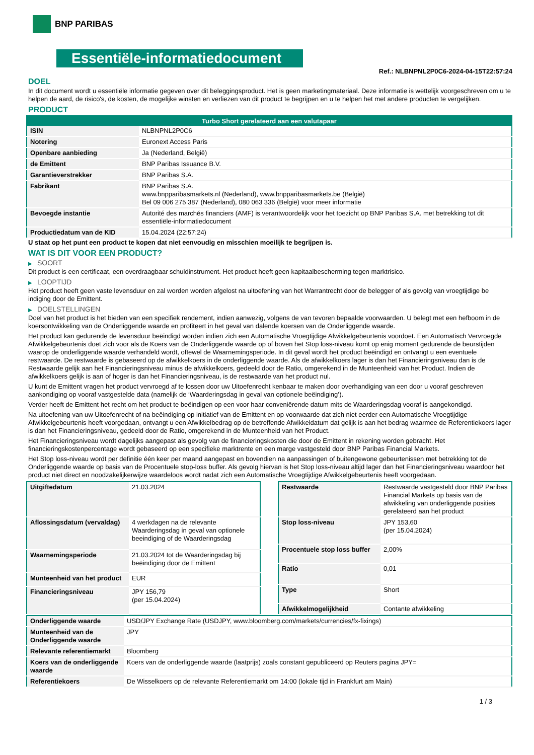BNP PARIBAS
Essentiële-informatiedocument
Ref.: NLBNPNL2P0C6-2024-04-15T22:57:24
DOEL
In dit document wordt u essentiële informatie gegeven over dit beleggingsproduct. Het is geen marketingmateriaal. Deze informatie is wettelijk voorgeschreven om u te helpen de aard, de risico's, de kosten, de mogelijke winsten en verliezen van dit product te begrijpen en u te helpen het met andere producten te vergelijken.
PRODUCT
| Turbo Short gerelateerd aan een valutapaar | |
| --- | --- |
| ISIN | NLBNPNL2P0C6 |
| Notering | Euronext Access Paris |
| Openbare aanbieding | Ja (Nederland, België) |
| de Emittent | BNP Paribas Issuance B.V. |
| Garantieverstrekker | BNP Paribas S.A. |
| Fabrikant | BNP Paribas S.A. www.bnpparibasmarkets.nl (Nederland), www.bnpparibasmarkets.be (België) Bel 09 006 275 387 (Nederland), 080 063 336 (België) voor meer informatie |
| Bevoegde instantie | Autorité des marchés financiers (AMF) is verantwoordelijk voor het toezicht op BNP Paribas S.A. met betrekking tot dit essentiële-informatiedocument |
| Productiedatum van de KID | 15.04.2024 (22:57:24) |
U staat op het punt een product te kopen dat niet eenvoudig en misschien moeilijk te begrijpen is.
WAT IS DIT VOOR EEN PRODUCT?
▶ SOORT
Dit product is een certificaat, een overdraagbaar schuldinstrument. Het product heeft geen kapitaalbescherming tegen marktrisico.
▶ LOOPTIJD
Het product heeft geen vaste levensduur en zal worden worden afgelost na uitoefening van het Warrantrecht door de belegger of als gevolg van vroegtijdige be indiging door de Emittent.
▶ DOELSTELLINGEN
Doel van het product is het bieden van een specifiek rendement, indien aanwezig, volgens de van tevoren bepaalde voorwaarden. U belegt met een hefboom in de koersontwikkeling van de Onderliggende waarde en profiteert in het geval van dalende koersen van de Onderliggende waarde.
Het product kan gedurende de levensduur beëindigd worden indien zich een Automatische Vroegtijdige Afwikkelgebeurtenis voordoet. Een Automatisch Vervroegde Afwikkelgebeurtenis doet zich voor als de Koers van de Onderliggende waarde op of boven het Stop loss-niveau komt op enig moment gedurende de beurstijden waarop de onderliggende waarde verhandeld wordt, oftewel de Waarnemingsperiode. In dit geval wordt het product beëindigd en ontvangt u een eventuele restwaarde. De restwaarde is gebaseerd op de afwikkelkoers in de onderliggende waarde. Als de afwikkelkoers lager is dan het Financieringsniveau dan is de Restwaarde gelijk aan het Financieringsniveau minus de afwikkelkoers, gedeeld door de Ratio, omgerekend in de Munteenheid van het Product. Indien de afwikkelkoers gelijk is aan of hoger is dan het Financieringsniveau, is de restwaarde van het product nul.
U kunt de Emittent vragen het product vervroegd af te lossen door uw Uitoefenrecht kenbaar te maken door overhandiging van een door u vooraf geschreven aankondiging op vooraf vastgestelde data (namelijk de ‘Waarderingsdag in geval van optionele beëindiging’).
Verder heeft de Emittent het recht om het product te beëindigen op een voor haar conveniërende datum mits de Waarderingsdag vooraf is aangekondigd.
Na uitoefening van uw Uitoefenrecht of na beëindiging op initiatief van de Emittent en op voorwaarde dat zich niet eerder een Automatische Vroegtijdige Afwikkelgebeurtenis heeft voorgedaan, ontvangt u een Afwikkelbedrag op de betreffende Afwikkeldatum dat gelijk is aan het bedrag waarmee de Referentiekoers lager is dan het Financieringsniveau, gedeeld door de Ratio, omgerekend in de Munteenheid van het Product.
Het Financieringsniveau wordt dagelijks aangepast als gevolg van de financieringskosten die door de Emittent in rekening worden gebracht. Het financieringskostenpercentage wordt gebaseerd op een specifieke marktrente en een marge vastgesteld door BNP Paribas Financial Markets.
Het Stop loss-niveau wordt per definitie één keer per maand aangepast en bovendien na aanpassingen of buitengewone gebeurtenissen met betrekking tot de Onderliggende waarde op basis van de Procentuele stop-loss buffer. Als gevolg hiervan is het Stop loss-niveau altijd lager dan het Financieringsniveau waardoor het product niet direct en noodzakelijkerwijze waardeloos wordt nadat zich een Automatische Vroegtijdige Afwikkelgebeurtenis heeft voorgedaan.
| Uitgiftedatum | 21.03.2024 |
| Aflossingsdatum (vervaldag) | 4 werkdagen na de relevante Waarderingsdag in geval van optionele beeindiging of de Waarderingsdag |
| Waarnemingsperiode | 21.03.2024 tot de Waarderingsdag bij beëindiging door de Emittent |
| Munteenheid van het product | EUR |
| Financieringsniveau | JPY 156,79 (per 15.04.2024) |
| Restwaarde | Restwaarde vastgesteld door BNP Paribas Financial Markets op basis van de afwikkeling van onderliggende posities gerelateerd aan het product |
| Stop loss-niveau | JPY 153,60 (per 15.04.2024) |
| Procentuele stop loss buffer | 2,00% |
| Ratio | 0,01 |
| Type | Short |
| Afwikkelmogelijkheid | Contante afwikkeling |
| Onderliggende waarde | USD/JPY Exchange Rate (USDJPY, www.bloomberg.com/markets/currencies/fx-fixings) |
| Munteenheid van de Onderliggende waarde | JPY |
| Relevante referentiemarkt | Bloomberg |
| Koers van de onderliggende waarde | Koers van de onderliggende waarde (laatprijs) zoals constant gepubliceerd op Reuters pagina JPY= |
| Referentiekoers | De Wisselkoers op de relevante Referentiemarkt om 14:00 (lokale tijd in Frankfurt am Main) |
1 / 3